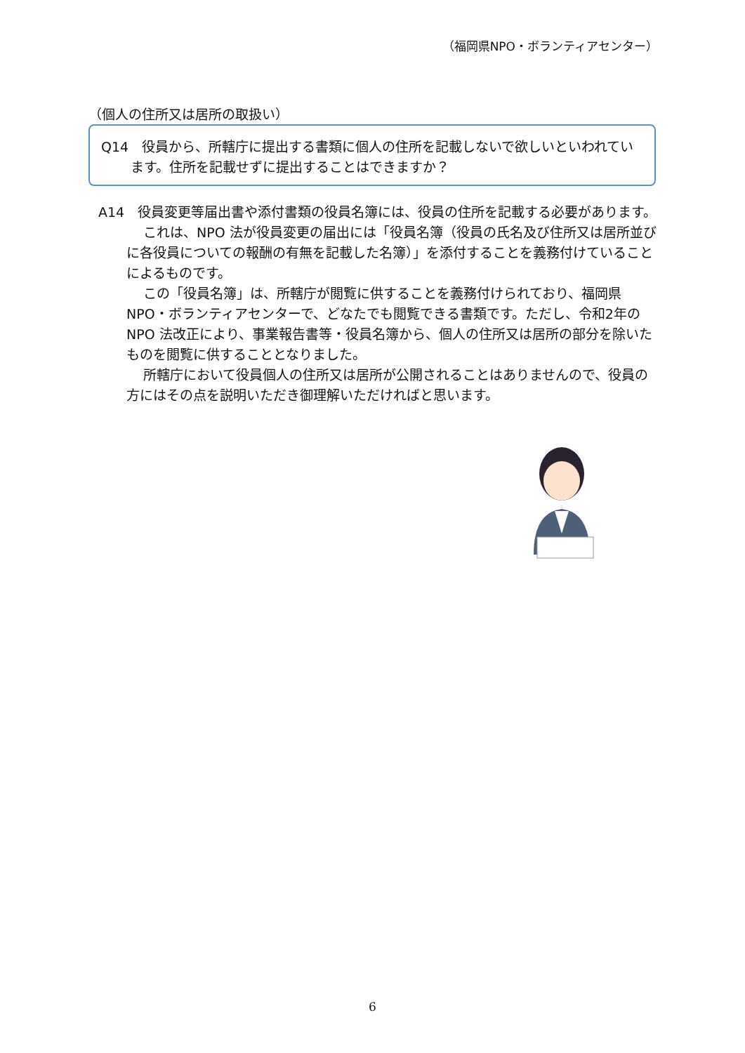（福岡県NPO・ボランティアセンター）
（個人の住所又は居所の取扱い）
Q14　役員から、所轄庁に提出する書類に個人の住所を記載しないで欲しいといわれています。住所を記載せずに提出することはできますか？
A14　役員変更等届出書や添付書類の役員名簿には、役員の住所を記載する必要があります。
これは、NPO 法が役員変更の届出には「役員名簿（役員の氏名及び住所又は居所並びに各役員についての報酬の有無を記載した名簿）」を添付することを義務付けていることによるものです。
この「役員名簿」は、所轄庁が閲覧に供することを義務付けられており、福岡県NPO・ボランティアセンターで、どなたでも閲覧できる書類です。ただし、令和2年のNPO 法改正により、事業報告書等・役員名簿から、個人の住所又は居所の部分を除いたものを閲覧に供することとなりました。
所轄庁において役員個人の住所又は居所が公開されることはありませんので、役員の方にはその点を説明いただき御理解いただければと思います。
6